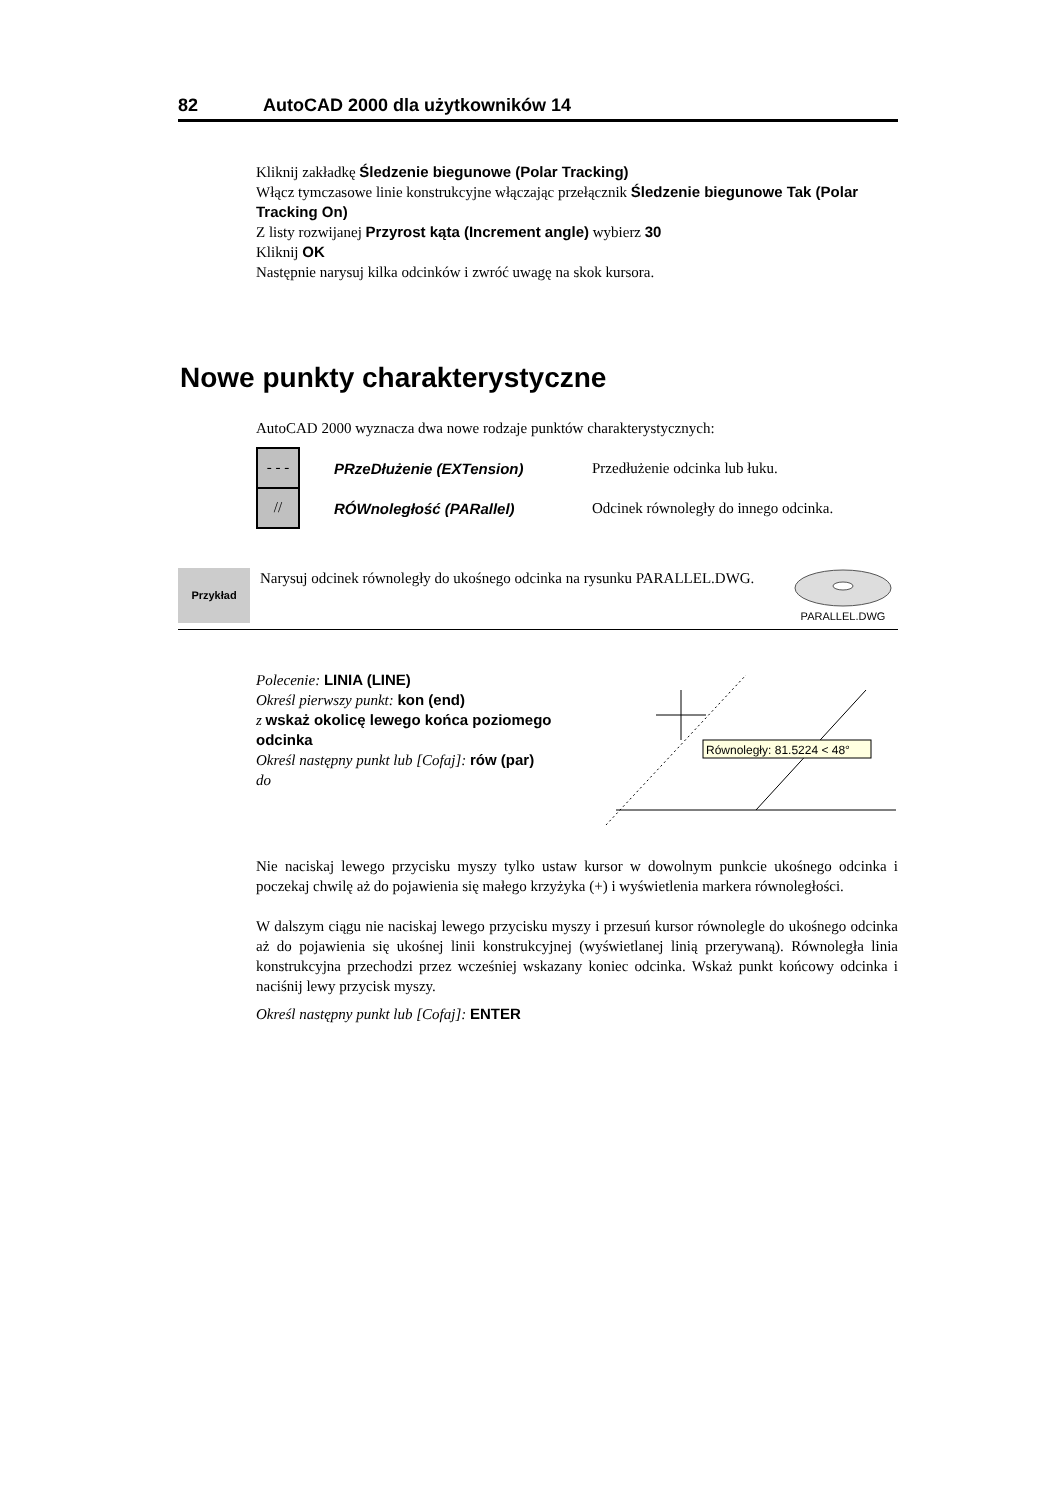82 AutoCAD 2000 dla użytkowników 14
Kliknij zakładkę Śledzenie biegunowe (Polar Tracking)
Włącz tymczasowe linie konstrukcyjne włączając przełącznik Śledzenie biegunowe Tak (Polar Tracking On)
Z listy rozwijanej Przyrost kąta (Increment angle) wybierz 30
Kliknij OK
Następnie narysuj kilka odcinków i zwróć uwagę na skok kursora.
Nowe punkty charakterystyczne
AutoCAD 2000 wyznacza dwa nowe rodzaje punktów charakterystycznych:
- - -
PRzeDłużenie (EXTension) Przedłużenie odcinka lub łuku.
//
RÓWnoległość (PARallel) Odcinek równoległy do innego odcinka.
Przykład
Narysuj odcinek równoległy do ukośnego odcinka na rysunku PARALLEL.DWG.
PARALLEL.DWG
Polecenie: LINIA (LINE)
Określ pierwszy punkt: kon (end)
z wskaż okolicę lewego końca poziomego odcinka
Określ następny punkt lub [Cofaj]: rów (par)
do
Równoległy: 81.5224 < 48°
Nie naciskaj lewego przycisku myszy tylko ustaw kursor w dowolnym punkcie ukośnego odcinka i poczekaj chwilę aż do pojawienia się małego krzyżyka (+) i wyświetlenia markera równoległości.
W dalszym ciągu nie naciskaj lewego przycisku myszy i przesuń kursor równolegle do ukośnego odcinka aż do pojawienia się ukośnej linii konstrukcyjnej (wyświetlanej linią przerywaną). Równoległa linia konstrukcyjna przechodzi przez wcześniej wskazany koniec odcinka. Wskaż punkt końcowy odcinka i naciśnij lewy przycisk myszy.
Określ następny punkt lub [Cofaj]: ENTER